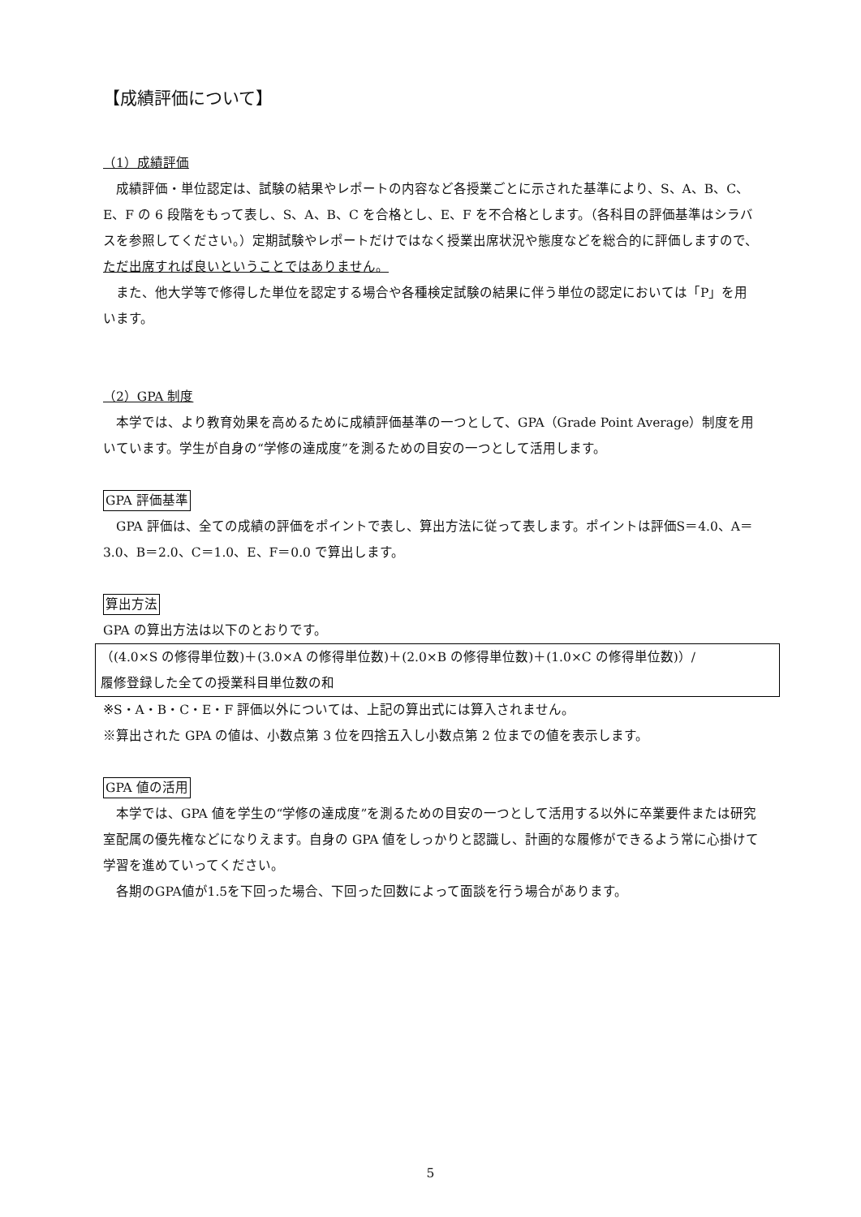【成績評価について】
（1）成績評価
　成績評価・単位認定は、試験の結果やレポートの内容など各授業ごとに示された基準により、S、A、B、C、E、F の 6 段階をもって表し、S、A、B、C を合格とし、E、F を不合格とします。（各科目の評価基準はシラバスを参照してください。）定期試験やレポートだけではなく授業出席状況や態度などを総合的に評価しますので、ただ出席すれば良いということではありません。
　また、他大学等で修得した単位を認定する場合や各種検定試験の結果に伴う単位の認定においては「P」を用います。
（2）GPA 制度
　本学では、より教育効果を高めるために成績評価基準の一つとして、GPA（Grade Point Average）制度を用いています。学生が自身の“学修の達成度”を測るための目安の一つとして活用します。
GPA 評価基準
　GPA 評価は、全ての成績の評価をポイントで表し、算出方法に従って表します。ポイントは評価S＝4.0、A＝3.0、B＝2.0、C＝1.0、E、F＝0.0 で算出します。
算出方法
GPA の算出方法は以下のとおりです。
（(4.0×S の修得単位数)＋(3.0×A の修得単位数)＋(2.0×B の修得単位数)＋(1.0×C の修得単位数)）/
履修登録した全ての授業科目単位数の和
※S・A・B・C・E・F 評価以外については、上記の算出式には算入されません。
※算出された GPA の値は、小数点第 3 位を四捨五入し小数点第 2 位までの値を表示します。
GPA 値の活用
　本学では、GPA 値を学生の“学修の達成度”を測るための目安の一つとして活用する以外に卒業要件または研究室配属の優先権などになりえます。自身の GPA 値をしっかりと認識し、計画的な履修ができるよう常に心掛けて学習を進めていってください。
　各期のGPA値が1.5を下回った場合、下回った回数によって面談を行う場合があります。
5